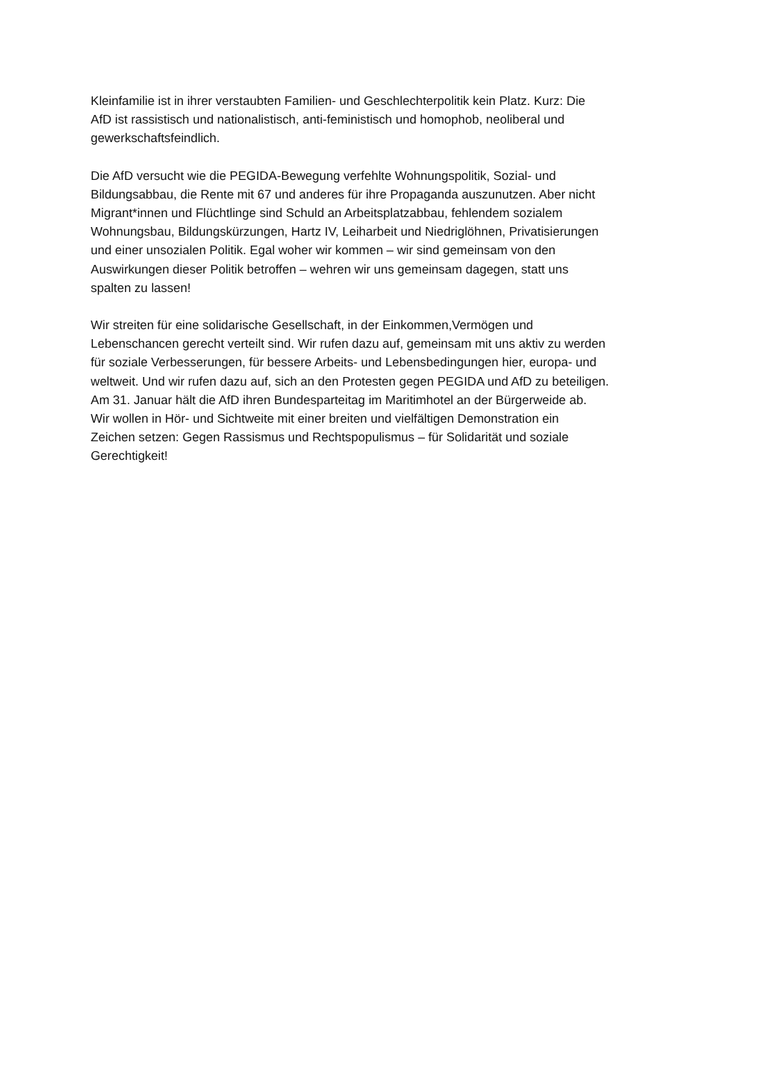Kleinfamilie ist in ihrer verstaubten Familien- und Geschlechterpolitik kein Platz. Kurz: Die
AfD ist rassistisch und nationalistisch, anti-feministisch und homophob, neoliberal und
gewerkschaftsfeindlich.
Die AfD versucht wie die PEGIDA-Bewegung verfehlte Wohnungspolitik, Sozial- und
Bildungsabbau, die Rente mit 67 und anderes für ihre Propaganda auszunutzen. Aber nicht
Migrant*innen und Flüchtlinge sind Schuld an Arbeitsplatzabbau, fehlendem sozialem
Wohnungsbau, Bildungskürzungen, Hartz IV, Leiharbeit und Niedriglöhnen, Privatisierungen
und einer unsozialen Politik. Egal woher wir kommen – wir sind gemeinsam von den
Auswirkungen dieser Politik betroffen – wehren wir uns gemeinsam dagegen, statt uns
spalten zu lassen!
Wir streiten für eine solidarische Gesellschaft, in der Einkommen,Vermögen und
Lebenschancen gerecht verteilt sind. Wir rufen dazu auf, gemeinsam mit uns aktiv zu werden
für soziale Verbesserungen, für bessere Arbeits- und Lebensbedingungen hier, europa- und
weltweit. Und wir rufen dazu auf, sich an den Protesten gegen PEGIDA und AfD zu beteiligen.
Am 31. Januar hält die AfD ihren Bundesparteitag im Maritimhotel an der Bürgerweide ab.
Wir wollen in Hör- und Sichtweite mit einer breiten und vielfältigen Demonstration ein
Zeichen setzen: Gegen Rassismus und Rechtspopulismus – für Solidarität und soziale
Gerechtigkeit!